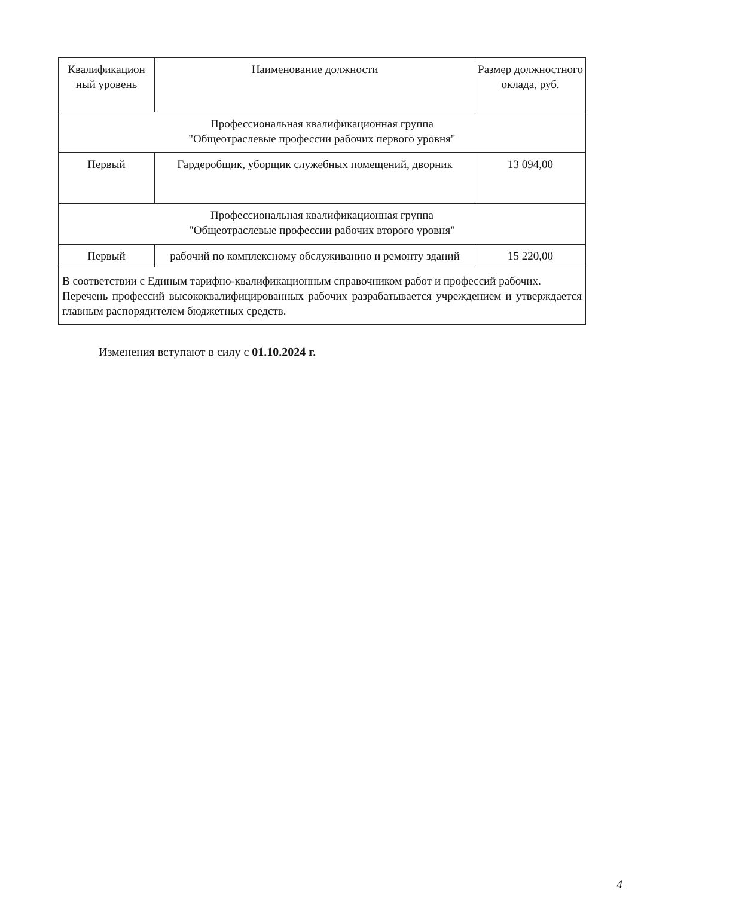| Квалификацион ный уровень | Наименование должности | Размер должностного оклада, руб. |
| Профессиональная квалификационная группа "Общеотраслевые профессии рабочих первого уровня" | | |
| Первый | Гардеробщик, уборщик служебных помещений, дворник | 13 094,00 |
| Профессиональная квалификационная группа "Общеотраслевые профессии рабочих второго уровня" | | |
| Первый | рабочий по комплексному обслуживанию и ремонту зданий | 15 220,00 |
| В соответствии с Единым тарифно-квалификационным справочником работ и профессий рабочих. Перечень профессий высококвалифицированных рабочих разрабатывается учреждением и утверждается главным распорядителем бюджетных средств. | | |
Изменения вступают в силу с 01.10.2024 г.
4